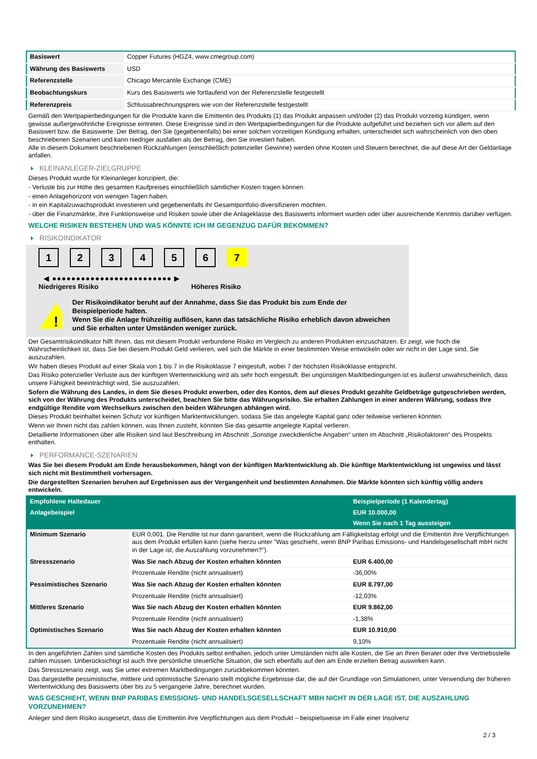| Basiswert | Copper Futures (HGZ4, www.cmegroup.com) |
| Währung des Basiswerts | USD |
| Referenzstelle | Chicago Mercantile Exchange (CME) |
| Beobachtungskurs | Kurs des Basiswerts wie fortlaufend von der Referenzstelle festgestellt |
| Referenzpreis | Schlussabrechnungspreis wie von der Referenzstelle festgestellt |
Gemäß den Wertpapierbedingungen für die Produkte kann die Emittentin des Produkts (1) das Produkt anpassen und/oder (2) das Produkt vorzeitig kündigen, wenn gewisse außergewöhnliche Ereignisse eintreten. Diese Ereignisse sind in den Wertpapierbedingungen für die Produkte aufgeführt und beziehen sich vor allem auf den Basiswert bzw. die Basiswerte. Der Betrag, den Sie (gegebenenfalls) bei einer solchen vorzeitigen Kündigung erhalten, unterscheidet sich wahrscheinlich von den oben beschriebenen Szenarien und kann niedriger ausfallen als der Betrag, den Sie investiert haben.
Alle in diesem Dokument beschriebenen Rückzahlungen (einschließlich potenzieller Gewinne) werden ohne Kosten und Steuern berechnet, die auf diese Art der Geldanlage anfallen.
KLEINANLEGER-ZIELGRUPPE
Dieses Produkt wurde für Kleinanleger konzipiert, die:
- Verluste bis zur Höhe des gesamten Kaufpreises einschließlich sämtlicher Kosten tragen können.
- einen Anlagehorizont von wenigen Tagen haben.
- in ein Kapitalzuwachsprodukt investieren und gegebenenfalls ihr Gesamtportfolio diversifizieren möchten.
- über die Finanzmärkte, ihre Funktionsweise und Risiken sowie über die Anlageklasse des Basiswerts informiert wurden oder über ausreichende Kenntnis darüber verfügen.
WELCHE RISIKEN BESTEHEN UND WAS KÖNNTE ICH IM GEGENZUG DAFÜR BEKOMMEN?
RISIKOINDIKATOR
1 2 3 4 5 6 7
◀ ●●●●●●●●●●●●●●●●●●●●●●●●● ▶
Niedrigeres Risiko Höheres Risiko
!
Der Risikoindikator beruht auf der Annahme, dass Sie das Produkt bis zum Ende der Beispielperiode halten.
Wenn Sie die Anlage frühzeitig auflösen, kann das tatsächliche Risiko erheblich davon abweichen und Sie erhalten unter Umständen weniger zurück.
Der Gesamtrisikoindikator hilft Ihnen, das mit diesem Produkt verbundene Risiko im Vergleich zu anderen Produkten einzuschätzen. Er zeigt, wie hoch die Wahrscheinlichkeit ist, dass Sie bei diesem Produkt Geld verlieren, weil sich die Märkte in einer bestimmten Weise entwickeln oder wir nicht in der Lage sind, Sie auszuzahlen.
Wir haben dieses Produkt auf einer Skala von 1 bis 7 in die Risikoklasse 7 eingestuft, wobei 7 der höchsten Risikoklasse entspricht.
Das Risiko potenzieller Verluste aus der künftigen Wertentwicklung wird als sehr hoch eingestuft. Bei ungünstigen Marktbedingungen ist es äußerst unwahrscheinlich, dass unsere Fähigkeit beeinträchtigt wird, Sie auszuzahlen.
Sofern die Währung des Landes, in dem Sie dieses Produkt erwerben, oder des Kontos, dem auf dieses Produkt gezahlte Geldbeträge gutgeschrieben werden, sich von der Währung des Produkts unterscheidet, beachten Sie bitte das Währungsrisiko. Sie erhalten Zahlungen in einer anderen Währung, sodass Ihre endgültige Rendite vom Wechselkurs zwischen den beiden Währungen abhängen wird.
Dieses Produkt beinhaltet keinen Schutz vor künftigen Marktentwicklungen, sodass Sie das angelegte Kapital ganz oder teilweise verlieren könnten.
Wenn wir Ihnen nicht das zahlen können, was Ihnen zusteht, könnten Sie das gesamte angelegte Kapital verlieren.
Detaillierte Informationen über alle Risiken sind laut Beschreibung im Abschnitt „Sonstige zweckdienliche Angaben“ unten im Abschnitt „Risikofaktoren“ des Prospekts enthalten.
PERFORMANCE-SZENARIEN
Was Sie bei diesem Produkt am Ende herausbekommen, hängt von der künftigen Marktentwicklung ab. Die künftige Marktentwicklung ist ungewiss und lässt sich nicht mit Bestimmtheit vorhersagen.
Die dargestellten Szenarien beruhen auf Ergebnissen aus der Vergangenheit und bestimmten Annahmen. Die Märkte könnten sich künftig völlig anders entwickeln.
| Empfohlene Haltedauer | | Beispielperiode (1 Kalendertag) |
| --- | --- | --- |
| Anlagebeispiel | | EUR 10.000,00 |
| | | Wenn Sie nach 1 Tag aussteigen |
| Minimum Szenario | EUR 0,001. Die Rendite ist nur dann garantiert, wenn die Rückzahlung am Fälligkeitstag erfolgt und die Emittentin ihre Verpflichtungen aus dem Produkt erfüllen kann (siehe hierzu unter "Was geschieht, wenn BNP Paribas Emissions- und Handelsgesellschaft mbH nicht in der Lage ist, die Auszahlung vorzunehmen?"). | |
| Stressszenario | Was Sie nach Abzug der Kosten erhalten könnten | EUR 6.400,00 |
| | Prozentuale Rendite (nicht annualisiert) | -36,00% |
| Pessimistisches Szenario | Was Sie nach Abzug der Kosten erhalten könnten | EUR 8.797,00 |
| | Prozentuale Rendite (nicht annualisiert) | -12,03% |
| Mittleres Szenario | Was Sie nach Abzug der Kosten erhalten könnten | EUR 9.862,00 |
| | Prozentuale Rendite (nicht annualisiert) | -1,38% |
| Optimistisches Szenario | Was Sie nach Abzug der Kosten erhalten könnten | EUR 10.910,00 |
| | Prozentuale Rendite (nicht annualisiert) | 9,10% |
In den angeführten Zahlen sind sämtliche Kosten des Produkts selbst enthalten, jedoch unter Umständen nicht alle Kosten, die Sie an Ihren Berater oder Ihre Vertriebsstelle zahlen müssen. Unberücksichtigt ist auch Ihre persönliche steuerliche Situation, die sich ebenfalls auf den am Ende erzielten Betrag auswirken kann.
Das Stressszenario zeigt, was Sie unter extremen Marktbedingungen zurückbekommen könnten.
Das dargestellte pessimistische, mittlere und optimistische Szenario stellt mögliche Ergebnisse dar, die auf der Grundlage von Simulationen, unter Verwendung der früheren Wertentwicklung des Basiswerts über bis zu 5 vergangene Jahre, berechnet wurden.
WAS GESCHIEHT, WENN BNP PARIBAS EMISSIONS- UND HANDELSGESELLSCHAFT MBH NICHT IN DER LAGE IST, DIE AUSZAHLUNG VORZUNEHMEN?
Anleger sind dem Risiko ausgesetzt, dass die Emittentin ihre Verpflichtungen aus dem Produkt – beispielsweise im Falle einer Insolvenz
2 / 3